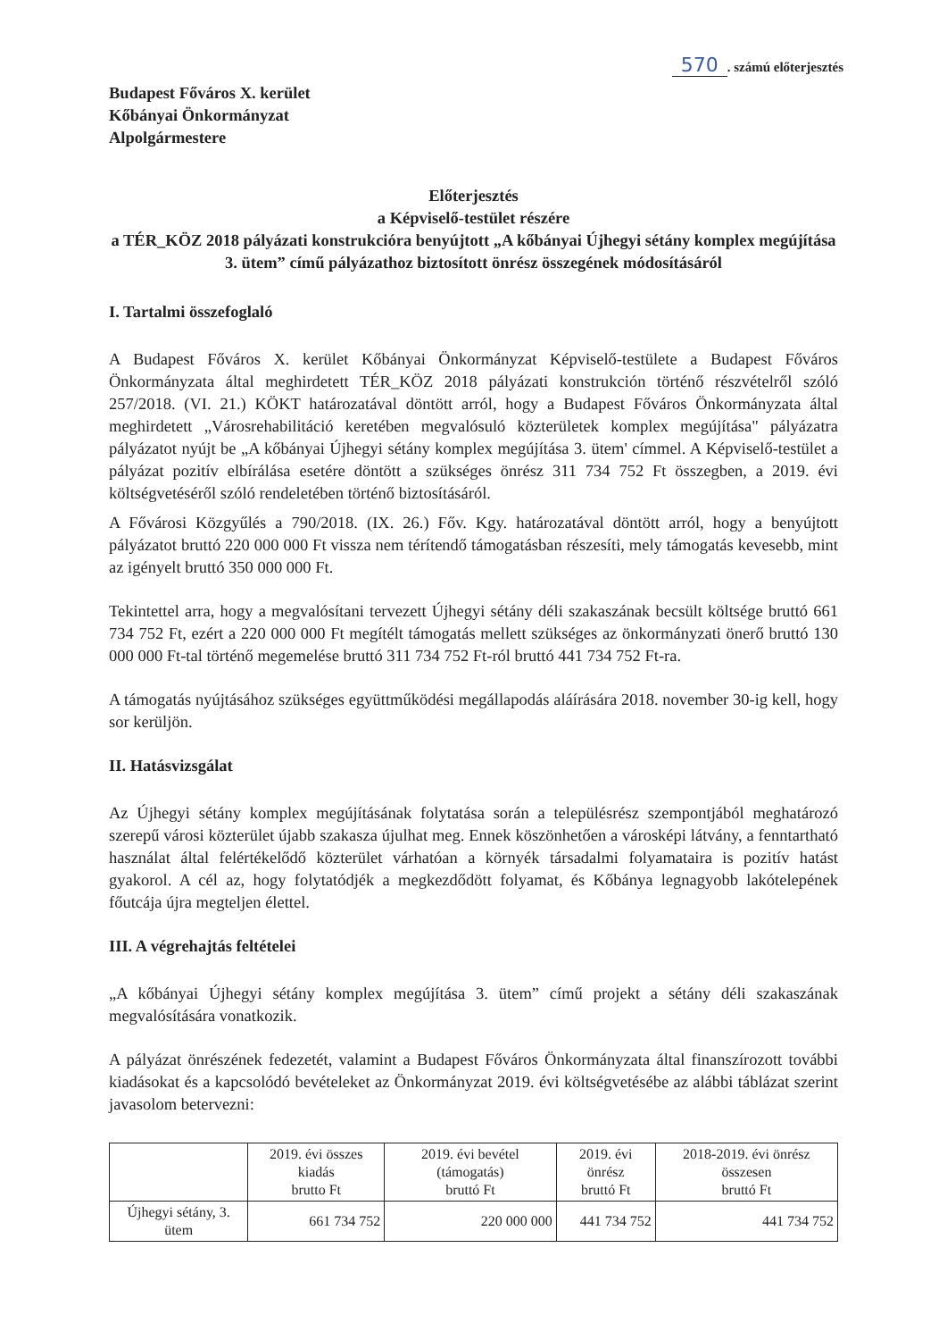570. számú előterjesztés
Budapest Főváros X. kerület
Kőbányai Önkormányzat
Alpolgármestere
Előterjesztés
a Képviselő-testület részére
a TÉR_KÖZ 2018 pályázati konstrukcióra benyújtott „A kőbányai Újhegyi sétány komplex megújítása 3. ütem” című pályázathoz biztosított önrész összegének módosításáról
I. Tartalmi összefoglaló
A Budapest Főváros X. kerület Kőbányai Önkormányzat Képviselő-testülete a Budapest Főváros Önkormányzata által meghirdetett TÉR_KÖZ 2018 pályázati konstrukción történő részvételről szóló 257/2018. (VI. 21.) KÖKT határozatával döntött arról, hogy a Budapest Főváros Önkormányzata által meghirdetett „Városrehabilitáció keretében megvalósuló közterületek komplex megújítása" pályázatra pályázatot nyújt be „A kőbányai Újhegyi sétány komplex megújítása 3. ütem' címmel. A Képviselő-testület a pályázat pozitív elbírálása esetére döntött a szükséges önrész 311 734 752 Ft összegben, a 2019. évi költségvetéséről szóló rendeletében történő biztosításáról.
A Fővárosi Közgyűlés a 790/2018. (IX. 26.) Főv. Kgy. határozatával döntött arról, hogy a benyújtott pályázatot bruttó 220 000 000 Ft vissza nem térítendő támogatásban részesíti, mely támogatás kevesebb, mint az igényelt bruttó 350 000 000 Ft.
Tekintettel arra, hogy a megvalósítani tervezett Újhegyi sétány déli szakaszának becsült költsége bruttó 661 734 752 Ft, ezért a 220 000 000 Ft megítélt támogatás mellett szükséges az önkormányzati önerő bruttó 130 000 000 Ft-tal történő megemelése bruttó 311 734 752 Ft-ról bruttó 441 734 752 Ft-ra.
A támogatás nyújtásához szükséges együttműködési megállapodás aláírására 2018. november 30-ig kell, hogy sor kerüljön.
II. Hatásvizsgálat
Az Újhegyi sétány komplex megújításának folytatása során a településrész szempontjából meghatározó szerepű városi közterület újabb szakasza újulhat meg. Ennek köszönhetően a városképi látvány, a fenntartható használat által felértékelődő közterület várhatóan a környék társadalmi folyamataira is pozitív hatást gyakorol. A cél az, hogy folytatódjék a megkezdődött folyamat, és Kőbánya legnagyobb lakótelepének főutcája újra megteljen élettel.
III. A végrehajtás feltételei
„A kőbányai Újhegyi sétány komplex megújítása 3. ütem” című projekt a sétány déli szakaszának megvalósítására vonatkozik.
A pályázat önrészének fedezetét, valamint a Budapest Főváros Önkormányzata által finanszírozott további kiadásokat és a kapcsolódó bevételeket az Önkormányzat 2019. évi költségvetésébe az alábbi táblázat szerint javasolom betervezni:
| | 2019. évi összes kiadás brutto Ft | 2019. évi bevétel (támogatás) bruttó Ft | 2019. évi önrész bruttó Ft | 2018-2019. évi önrész összesen bruttó Ft |
| --- | --- | --- | --- | --- |
| Újhegyi sétány, 3. ütem | 661 734 752 | 220 000 000 | 441 734 752 | 441 734 752 |